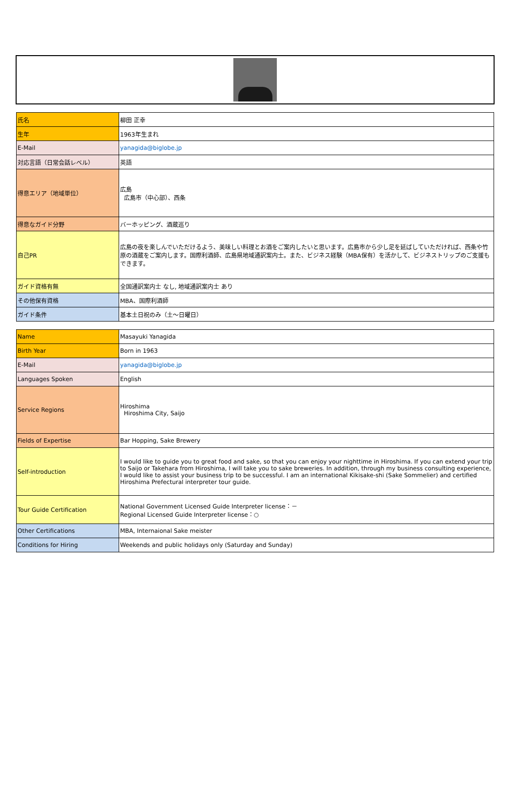| 氏名 | 柳田 正幸 |
| 生年 | 1963年生まれ |
| E-Mail | yanagida@biglobe.jp |
| 対応言語（日常会話レベル） | 英語 |
| 得意エリア（地域単位） | 広島 広島市（中心部）、西条 |
| 得意なガイド分野 | バーホッピング、酒蔵巡り |
| 自己PR | 広島の夜を楽しんでいただけるよう、美味しい料理とお酒をご案内したいと思います。広島市から少し足を延ばしていただければ、西条や竹原の酒蔵をご案内します。国際利酒師、広島県地域通訳案内士。また、ビジネス経験（MBA保有）を活かして、ビジネストリップのご支援もできます。 |
| ガイド資格有無 | 全国通訳案内士 なし, 地域通訳案内士 あり |
| その他保有資格 | MBA、国際利酒師 |
| ガイド条件 | 基本土日祝のみ（土～日曜日） |
| Name | Masayuki Yanagida |
| Birth Year | Born in 1963 |
| E-Mail | yanagida@biglobe.jp |
| Languages Spoken | English |
| Service Regions | Hiroshima Hiroshima City, Saijo |
| Fields of Expertise | Bar Hopping, Sake Brewery |
| Self-introduction | I would like to guide you to great food and sake, so that you can enjoy your nighttime in Hiroshima. If you can extend your trip to Saijo or Takehara from Hiroshima, I will take you to sake breweries. In addition, through my business consulting experience, I would like to assist your business trip to be successful. I am an international Kikisake-shi (Sake Sommelier) and certified Hiroshima Prefectural interpreter tour guide. |
| Tour Guide Certification | National Government Licensed Guide Interpreter license：－ Regional Licensed Guide Interpreter license：○ |
| Other Certifications | MBA, Internaional Sake meister |
| Conditions for Hiring | Weekends and public holidays only (Saturday and Sunday) |